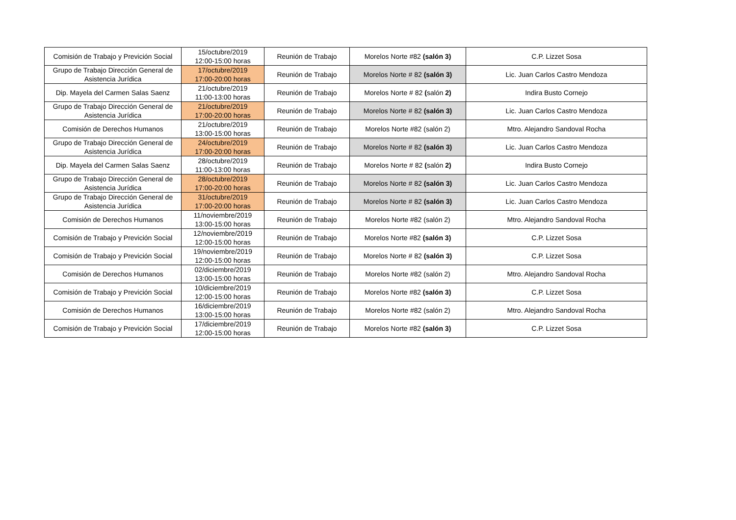| Comisión de Trabajo y Previción Social | 15/octubre/2019 12:00-15:00 horas | Reunión de Trabajo | Morelos Norte #82 (salón 3) | C.P. Lizzet Sosa |
| Grupo de Trabajo Dirección General de Asistencia Jurídica | 17/octubre/2019 17:00-20:00 horas | Reunión de Trabajo | Morelos Norte # 82 (salón 3) | Lic. Juan Carlos Castro Mendoza |
| Dip. Mayela del Carmen Salas Saenz | 21/octubre/2019 11:00-13:00 horas | Reunión de Trabajo | Morelos Norte # 82 ( salón 2) | Indira Busto Cornejo |
| Grupo de Trabajo Dirección General de Asistencia Jurídica | 21/octubre/2019 17:00-20:00 horas | Reunión de Trabajo | Morelos Norte # 82 (salón 3) | Lic. Juan Carlos Castro Mendoza |
| Comisión de Derechos Humanos | 21/octubre/2019 13:00-15:00 horas | Reunión de Trabajo | Morelos Norte #82 (salón 2) | Mtro. Alejandro Sandoval Rocha |
| Grupo de Trabajo Dirección General de Asistencia Jurídica | 24/octubre/2019 17:00-20:00 horas | Reunión de Trabajo | Morelos Norte # 82 (salón 3) | Lic. Juan Carlos Castro Mendoza |
| Dip. Mayela del Carmen Salas Saenz | 28/octubre/2019 11:00-13:00 horas | Reunión de Trabajo | Morelos Norte # 82 ( salón 2) | Indira Busto Cornejo |
| Grupo de Trabajo Dirección General de Asistencia Jurídica | 28/octubre/2019 17:00-20:00 horas | Reunión de Trabajo | Morelos Norte # 82 (salón 3) | Lic. Juan Carlos Castro Mendoza |
| Grupo de Trabajo Dirección General de Asistencia Jurídica | 31/octubre/2019 17:00-20:00 horas | Reunión de Trabajo | Morelos Norte # 82 (salón 3) | Lic. Juan Carlos Castro Mendoza |
| Comisión de Derechos Humanos | 11/noviembre/2019 13:00-15:00 horas | Reunión de Trabajo | Morelos Norte #82 (salón 2) | Mtro. Alejandro Sandoval Rocha |
| Comisión de Trabajo y Previción Social | 12/noviembre/2019 12:00-15:00 horas | Reunión de Trabajo | Morelos Norte #82 (salón 3) | C.P. Lizzet Sosa |
| Comisión de Trabajo y Previción Social | 19/noviembre/2019 12:00-15:00 horas | Reunión de Trabajo | Morelos Norte # 82 (salón 3) | C.P. Lizzet Sosa |
| Comisión de Derechos Humanos | 02/diciembre/2019 13:00-15:00 horas | Reunión de Trabajo | Morelos Norte #82 (salón 2) | Mtro. Alejandro Sandoval Rocha |
| Comisión de Trabajo y Previción Social | 10/diciembre/2019 12:00-15:00 horas | Reunión de Trabajo | Morelos Norte #82 (salón 3) | C.P. Lizzet Sosa |
| Comisión de Derechos Humanos | 16/diciembre/2019 13:00-15:00 horas | Reunión de Trabajo | Morelos Norte #82 (salón 2) | Mtro. Alejandro Sandoval Rocha |
| Comisión de Trabajo y Previción Social | 17/diciembre/2019 12:00-15:00 horas | Reunión de Trabajo | Morelos Norte #82 (salón 3) | C.P. Lizzet Sosa |